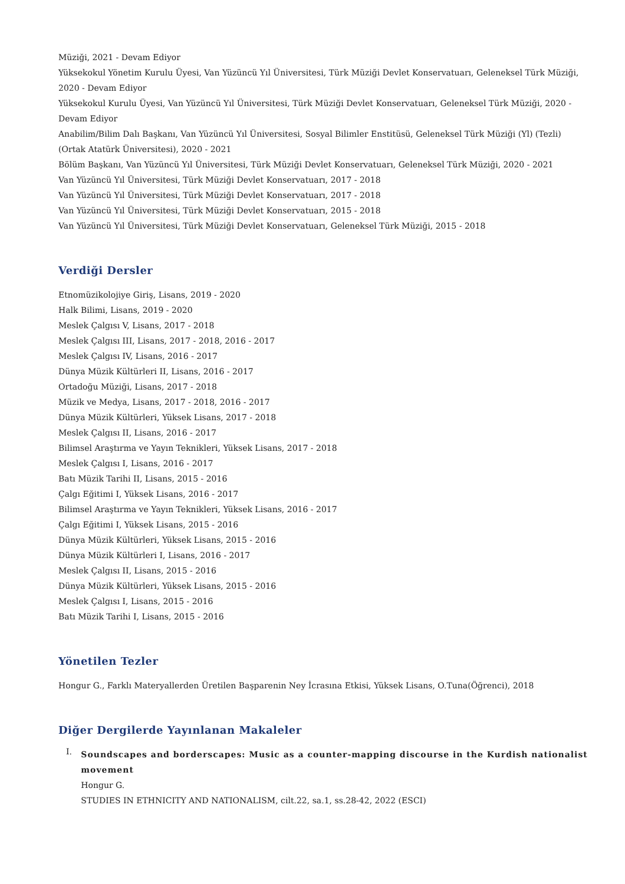Müziği, 2021 - Devam Ediyor
Yüksekokul Yönetim Kurulu Üyesi, Van Yüzüncü Yıl Üniversitesi, Türk Müziği Devlet Konservatuarı, Geleneksel Türk Müziği, 2020 - Devam Ediyor
Yüksekokul Kurulu Üyesi, Van Yüzüncü Yıl Üniversitesi, Türk Müziği Devlet Konservatuarı, Geleneksel Türk Müziği, 2020 - Devam Ediyor
Anabilim/Bilim Dalı Başkanı, Van Yüzüncü Yıl Üniversitesi, Sosyal Bilimler Enstitüsü, Geleneksel Türk Müziği (Yl) (Tezli) (Ortak Atatürk Üniversitesi), 2020 - 2021
Bölüm Başkanı, Van Yüzüncü Yıl Üniversitesi, Türk Müziği Devlet Konservatuarı, Geleneksel Türk Müziği, 2020 - 2021
Van Yüzüncü Yıl Üniversitesi, Türk Müziği Devlet Konservatuarı, 2017 - 2018
Van Yüzüncü Yıl Üniversitesi, Türk Müziği Devlet Konservatuarı, 2017 - 2018
Van Yüzüncü Yıl Üniversitesi, Türk Müziği Devlet Konservatuarı, 2015 - 2018
Van Yüzüncü Yıl Üniversitesi, Türk Müziği Devlet Konservatuarı, Geleneksel Türk Müziği, 2015 - 2018
Verdiği Dersler
Etnomüzikolojiye Giriş, Lisans, 2019 - 2020
Halk Bilimi, Lisans, 2019 - 2020
Meslek Çalgısı V, Lisans, 2017 - 2018
Meslek Çalgısı III, Lisans, 2017 - 2018, 2016 - 2017
Meslek Çalgısı IV, Lisans, 2016 - 2017
Dünya Müzik Kültürleri II, Lisans, 2016 - 2017
Ortadoğu Müziği, Lisans, 2017 - 2018
Müzik ve Medya, Lisans, 2017 - 2018, 2016 - 2017
Dünya Müzik Kültürleri, Yüksek Lisans, 2017 - 2018
Meslek Çalgısı II, Lisans, 2016 - 2017
Bilimsel Araştırma ve Yayın Teknikleri, Yüksek Lisans, 2017 - 2018
Meslek Çalgısı I, Lisans, 2016 - 2017
Batı Müzik Tarihi II, Lisans, 2015 - 2016
Çalgı Eğitimi I, Yüksek Lisans, 2016 - 2017
Bilimsel Araştırma ve Yayın Teknikleri, Yüksek Lisans, 2016 - 2017
Çalgı Eğitimi I, Yüksek Lisans, 2015 - 2016
Dünya Müzik Kültürleri, Yüksek Lisans, 2015 - 2016
Dünya Müzik Kültürleri I, Lisans, 2016 - 2017
Meslek Çalgısı II, Lisans, 2015 - 2016
Dünya Müzik Kültürleri, Yüksek Lisans, 2015 - 2016
Meslek Çalgısı I, Lisans, 2015 - 2016
Batı Müzik Tarihi I, Lisans, 2015 - 2016
Yönetilen Tezler
Hongur G., Farklı Materyallerden Üretilen Başparenin Ney İcrasına Etkisi, Yüksek Lisans, O.Tuna(Öğrenci), 2018
Diğer Dergilerde Yayınlanan Makaleler
I.
Soundscapes and borderscapes: Music as a counter-mapping discourse in the Kurdish nationalist movement
Hongur G.
STUDIES IN ETHNICITY AND NATIONALISM, cilt.22, sa.1, ss.28-42, 2022 (ESCI)